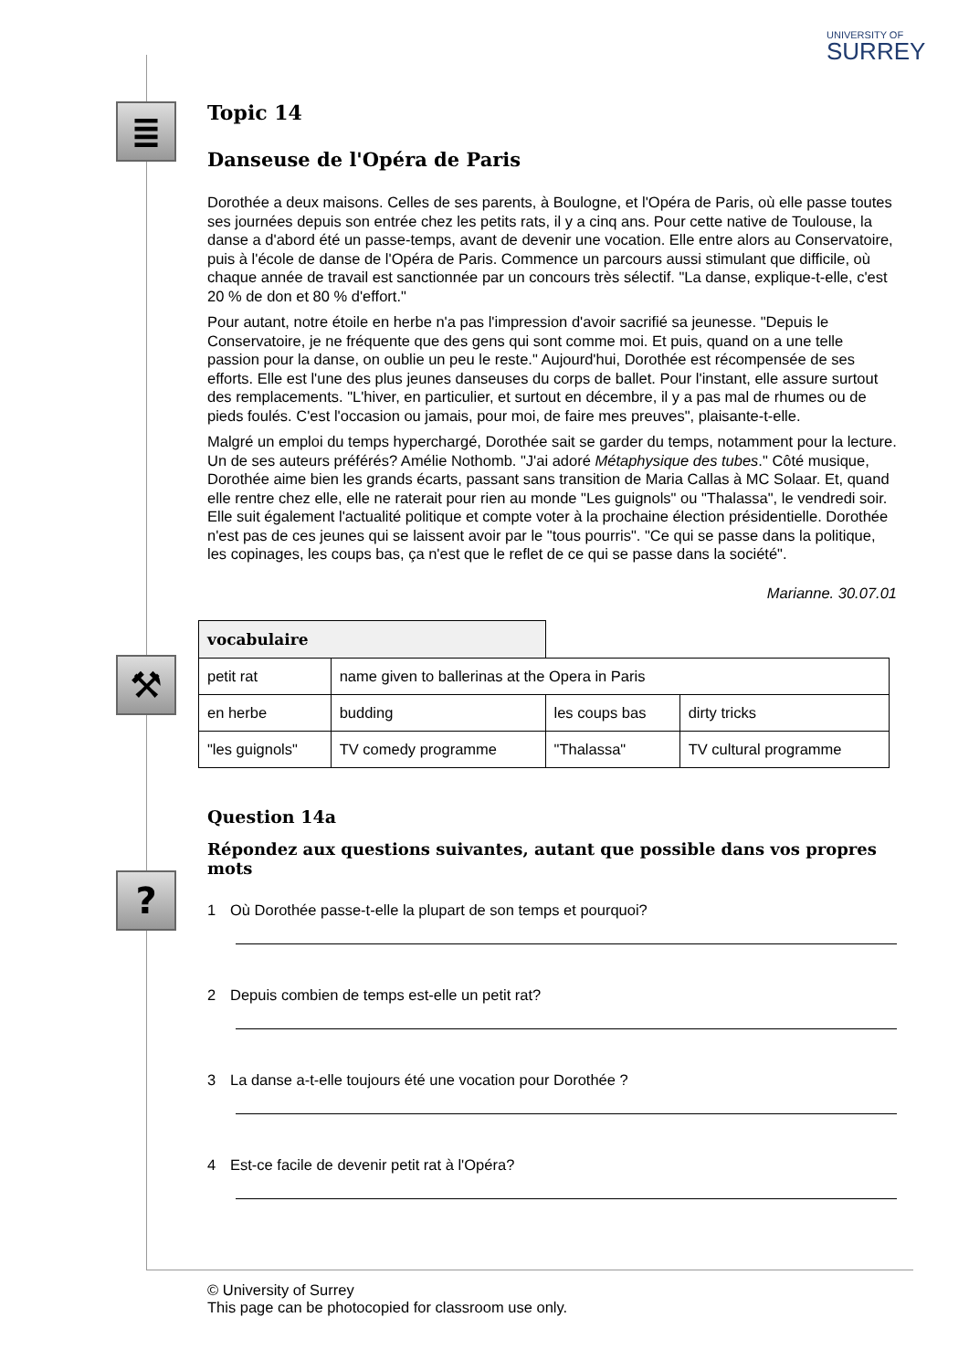UNIVERSITY OF
SURREY
≣
⚒
?
Topic 14
Danseuse de l'Opéra de Paris
Dorothée a deux maisons. Celles de ses parents, à Boulogne, et l'Opéra de Paris, où elle passe toutes ses journées depuis son entrée chez les petits rats, il y a cinq ans. Pour cette native de Toulouse, la danse a d'abord été un passe-temps, avant de devenir une vocation. Elle entre alors au Conservatoire, puis à l'école de danse de l'Opéra de Paris. Commence un parcours aussi stimulant que difficile, où chaque année de travail est sanctionnée par un concours très sélectif. "La danse, explique-t-elle, c'est 20 % de don et 80 % d'effort."
Pour autant, notre étoile en herbe n'a pas l'impression d'avoir sacrifié sa jeunesse. "Depuis le Conservatoire, je ne fréquente que des gens qui sont comme moi. Et puis, quand on a une telle passion pour la danse, on oublie un peu le reste." Aujourd'hui, Dorothée est récompensée de ses efforts. Elle est l'une des plus jeunes danseuses du corps de ballet. Pour l'instant, elle assure surtout des remplacements. "L'hiver, en particulier, et surtout en décembre, il y a pas mal de rhumes ou de pieds foulés. C'est l'occasion ou jamais, pour moi, de faire mes preuves", plaisante-t-elle.
Malgré un emploi du temps hyperchargé, Dorothée sait se garder du temps, notamment pour la lecture. Un de ses auteurs préférés? Amélie Nothomb. "J'ai adoré Métaphysique des tubes." Côté musique, Dorothée aime bien les grands écarts, passant sans transition de Maria Callas à MC Solaar. Et, quand elle rentre chez elle, elle ne raterait pour rien au monde "Les guignols" ou "Thalassa", le vendredi soir. Elle suit également l'actualité politique et compte voter à la prochaine élection présidentielle. Dorothée n'est pas de ces jeunes qui se laissent avoir par le "tous pourris". "Ce qui se passe dans la politique, les copinages, les coups bas, ça n'est que le reflet de ce qui se passe dans la société".
Marianne. 30.07.01
| vocabulaire | | | |
| petit rat | name given to ballerinas at the Opera in Paris | | |
| en herbe | budding | les coups bas | dirty tricks |
| "les guignols" | TV comedy programme | "Thalassa" | TV cultural programme |
Question 14a
Répondez aux questions suivantes, autant que possible dans vos propres mots
1 Où Dorothée passe-t-elle la plupart de son temps et pourquoi?
2 Depuis combien de temps est-elle un petit rat?
3 La danse a-t-elle toujours été une vocation pour Dorothée ?
4 Est-ce facile de devenir petit rat à l'Opéra?
© University of Surrey
This page can be photocopied for classroom use only.